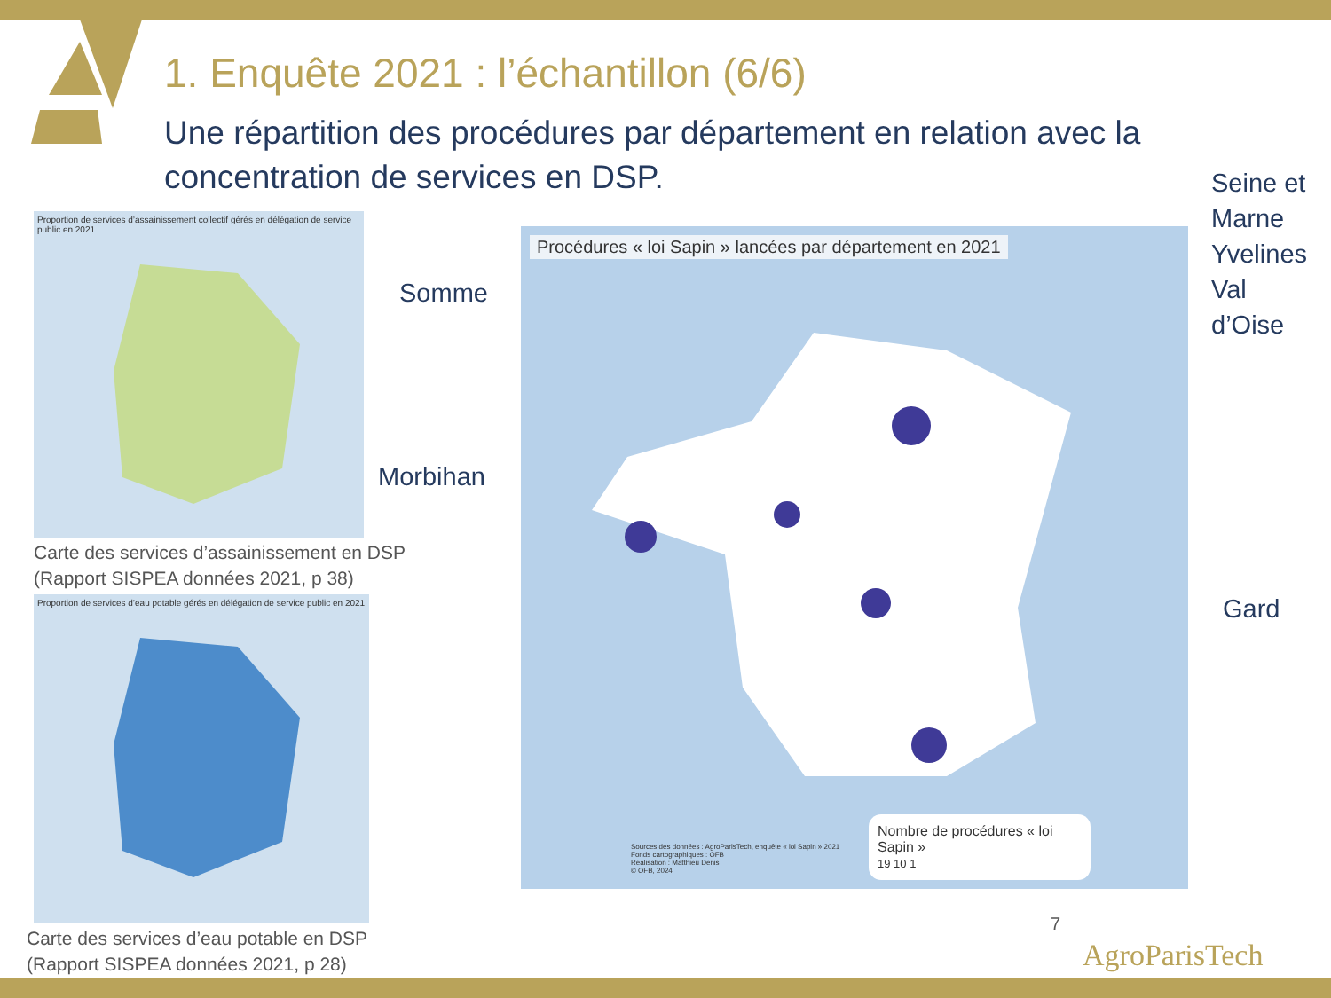1. Enquête 2021 : l’échantillon (6/6)
Une répartition des procédures par département en relation avec la concentration de services en DSP.
Proportion de services d’assainissement collectif gérés en délégation de service public en 2021
Carte des services d’assainissement en DSP
(Rapport SISPEA données 2021, p 38)
Proportion de services d’eau potable gérés en délégation de service public en 2021
Carte des services d’eau potable en DSP
(Rapport SISPEA données 2021, p 28)
Procédures « loi Sapin » lancées par département en 2021
Nombre de procédures « loi Sapin »
19 10 1
Sources des données : AgroParisTech, enquête « loi Sapin » 2021
Fonds cartographiques : OFB
Réalisation : Matthieu Denis
© OFB, 2024
Somme
Morbihan
Seine et
Marne
Yvelines
Val
d’Oise
Gard
7
AgroParisTech